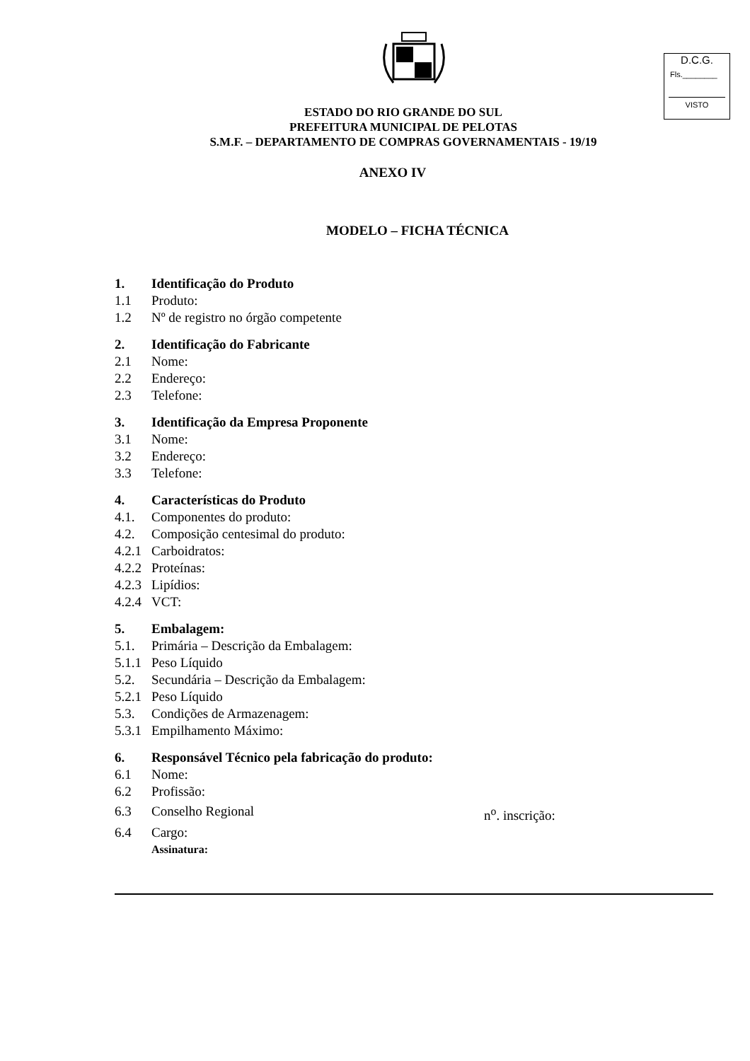D.C.G.
Fls.________
VISTO
ESTADO DO RIO GRANDE DO SUL
PREFEITURA MUNICIPAL DE PELOTAS
S.M.F. – DEPARTAMENTO DE COMPRAS GOVERNAMENTAIS - 19/19
ANEXO IV
MODELO – FICHA TÉCNICA
1. Identificação do Produto
1.1 Produto:
1.2 Nº de registro no órgão competente
2. Identificação do Fabricante
2.1 Nome:
2.2 Endereço:
2.3 Telefone:
3. Identificação da Empresa Proponente
3.1 Nome:
3.2 Endereço:
3.3 Telefone:
4. Características do Produto
4.1. Componentes do produto:
4.2. Composição centesimal do produto:
4.2.1 Carboidratos:
4.2.2 Proteínas:
4.2.3 Lipídios:
4.2.4 VCT:
5. Embalagem:
5.1. Primária – Descrição da Embalagem:
5.1.1 Peso Líquido
5.2. Secundária – Descrição da Embalagem:
5.2.1 Peso Líquido
5.3. Condições de Armazenagem:
5.3.1 Empilhamento Máximo:
6. Responsável Técnico pela fabricação do produto:
6.1 Nome:
6.2 Profissão:
6.3 Conselho Regional n<sup>o</sup>. inscrição:
6.4 Cargo:
Assinatura: